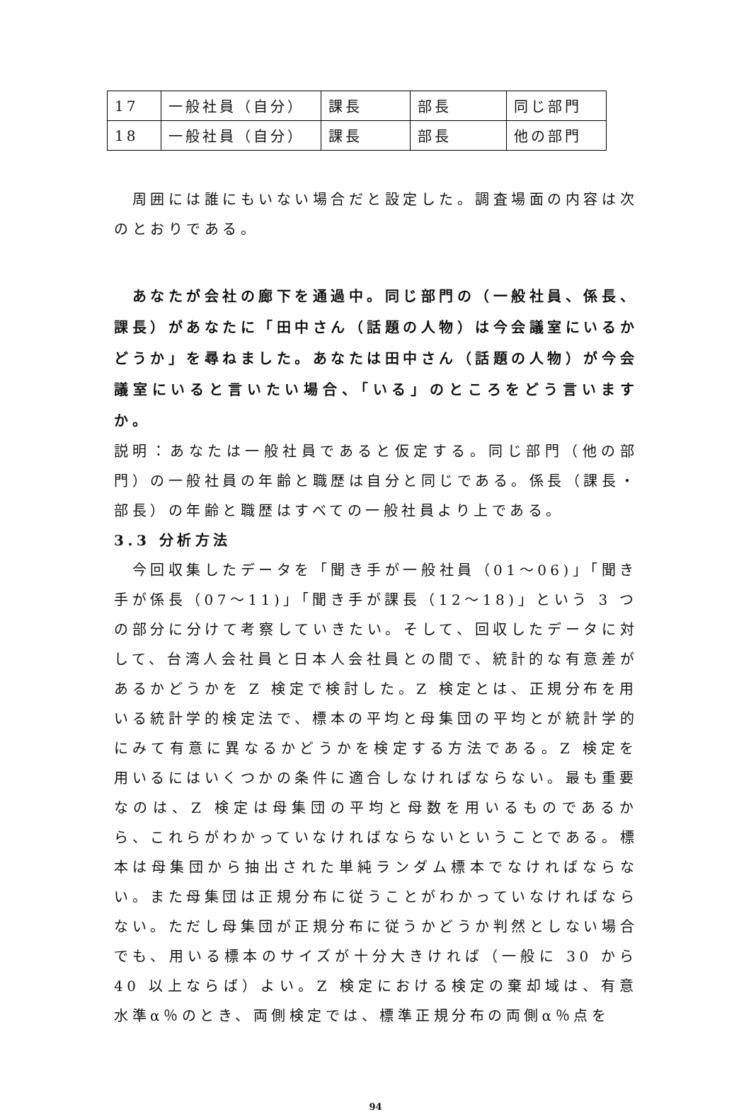| 17 | 一般社員（自分） | 課長 | 部長 | 同じ部門 |
| 18 | 一般社員（自分） | 課長 | 部長 | 他の部門 |
　周囲には誰にもいない場合だと設定した。調査場面の内容は次のとおりである。
　あなたが会社の廊下を通過中。同じ部門の（一般社員、係長、課長）があなたに「田中さん（話題の人物）は今会議室にいるかどうか」を尋ねました。あなたは田中さん（話題の人物）が今会議室にいると言いたい場合、「いる」のところをどう言いますか。
説明：あなたは一般社員であると仮定する。同じ部門（他の部門）の一般社員の年齢と職歴は自分と同じである。係長（課長・部長）の年齢と職歴はすべての一般社員より上である。
3.3 分析方法
　今回収集したデータを「聞き手が一般社員（01～06)」「聞き手が係長（07～11)」「聞き手が課長（12～18)」という 3 つの部分に分けて考察していきたい。そして、回収したデータに対して、台湾人会社員と日本人会社員との間で、統計的な有意差があるかどうかを Z 検定で検討した。Z 検定とは、正規分布を用いる統計学的検定法で、標本の平均と母集団の平均とが統計学的にみて有意に異なるかどうかを検定する方法である。Z 検定を用いるにはいくつかの条件に適合しなければならない。最も重要なのは、Z 検定は母集団の平均と母数を用いるものであるから、これらがわかっていなければならないということである。標本は母集団から抽出された単純ランダム標本でなければならない。また母集団は正規分布に従うことがわかっていなければならない。ただし母集団が正規分布に従うかどうか判然としない場合でも、用いる標本のサイズが十分大きければ（一般に 30 から 40 以上ならば）よい。Z 検定における検定の棄却域は、有意水準α％のとき、両側検定では、標準正規分布の両側α％点を
94